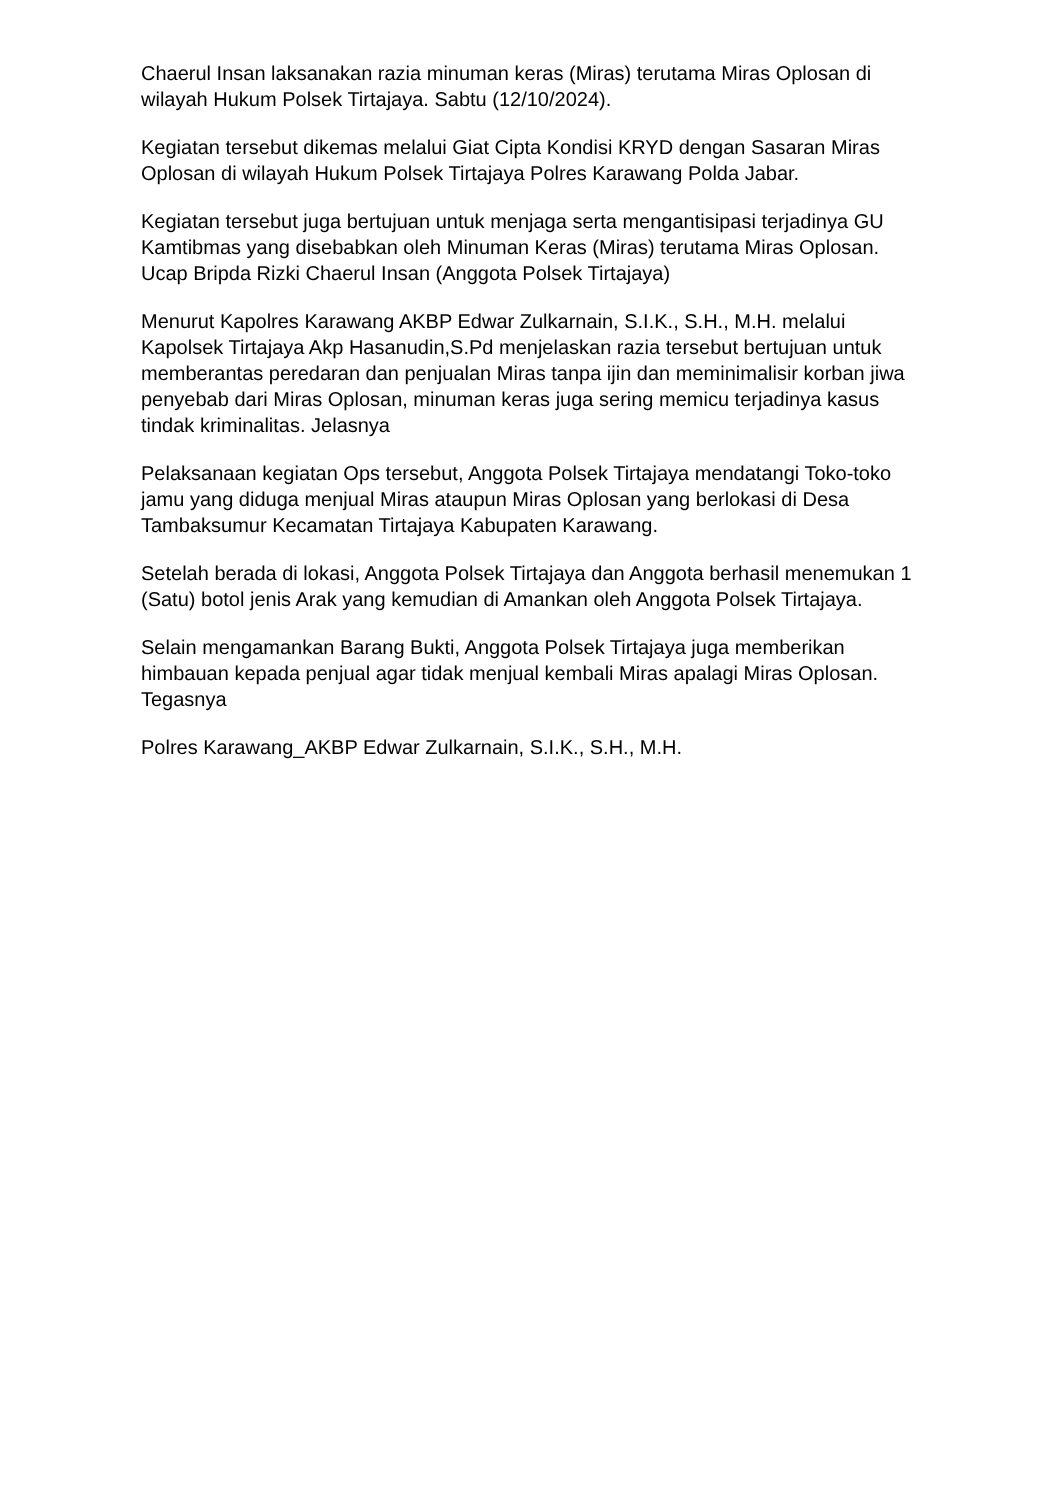Chaerul Insan laksanakan razia minuman keras (Miras) terutama Miras Oplosan di wilayah Hukum Polsek Tirtajaya. Sabtu (12/10/2024).
Kegiatan tersebut dikemas melalui Giat Cipta Kondisi KRYD dengan Sasaran Miras Oplosan di wilayah Hukum Polsek Tirtajaya Polres Karawang Polda Jabar.
Kegiatan tersebut juga bertujuan untuk menjaga serta mengantisipasi terjadinya GU Kamtibmas yang disebabkan oleh Minuman Keras (Miras) terutama Miras Oplosan. Ucap Bripda Rizki Chaerul Insan (Anggota Polsek Tirtajaya)
Menurut Kapolres Karawang AKBP Edwar Zulkarnain, S.I.K., S.H., M.H. melalui Kapolsek Tirtajaya Akp Hasanudin,S.Pd menjelaskan razia tersebut bertujuan untuk memberantas peredaran dan penjualan Miras tanpa ijin dan meminimalisir korban jiwa penyebab dari Miras Oplosan, minuman keras juga sering memicu terjadinya kasus tindak kriminalitas. Jelasnya
Pelaksanaan kegiatan Ops tersebut, Anggota Polsek Tirtajaya mendatangi Toko-toko jamu yang diduga menjual Miras ataupun Miras Oplosan yang berlokasi di Desa Tambaksumur Kecamatan Tirtajaya Kabupaten Karawang.
Setelah berada di lokasi, Anggota Polsek Tirtajaya dan Anggota berhasil menemukan 1 (Satu) botol jenis Arak yang kemudian di Amankan oleh Anggota Polsek Tirtajaya.
Selain mengamankan Barang Bukti, Anggota Polsek Tirtajaya juga memberikan himbauan kepada penjual agar tidak menjual kembali Miras apalagi Miras Oplosan. Tegasnya
Polres Karawang_AKBP Edwar Zulkarnain, S.I.K., S.H., M.H.